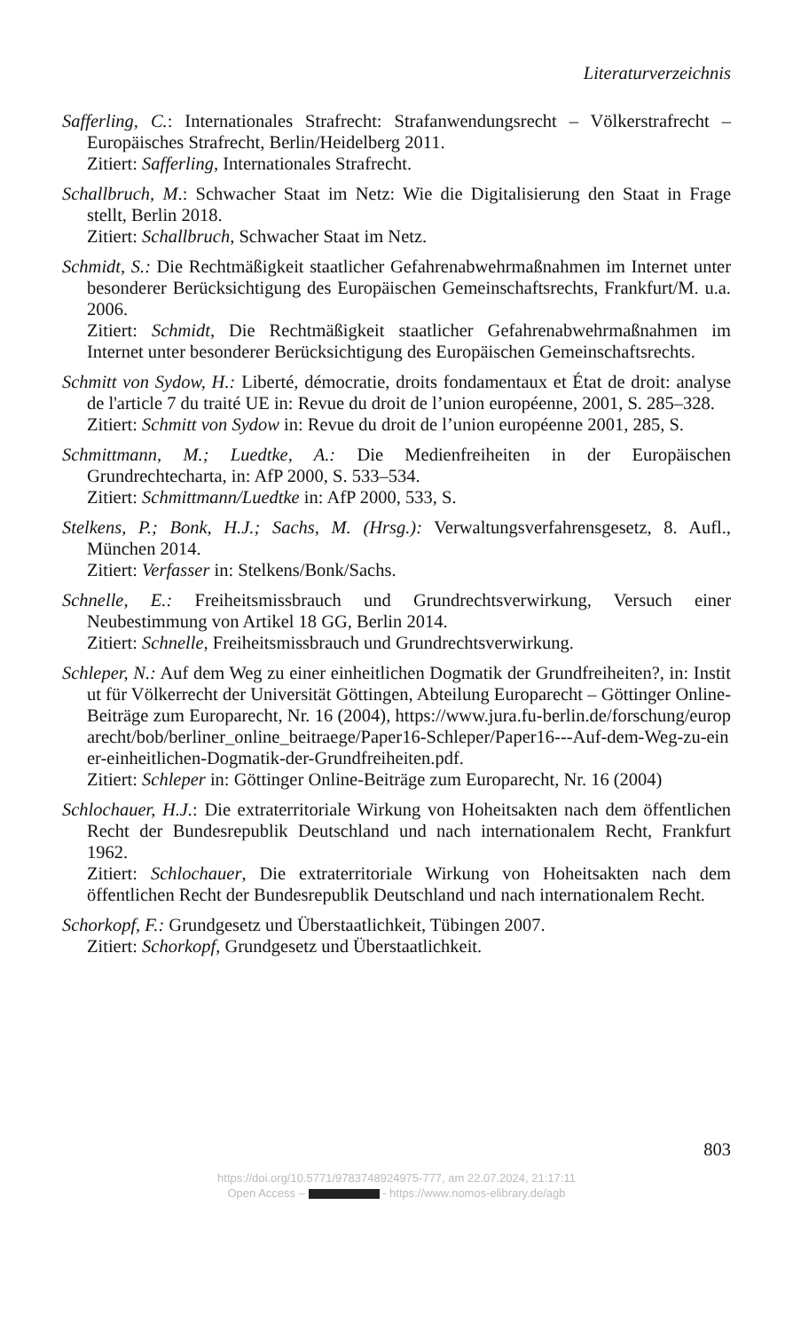Literaturverzeichnis
Safferling, C.: Internationales Strafrecht: Strafanwendungsrecht – Völkerstrafrecht – Europäisches Strafrecht, Berlin/Heidelberg 2011.
Zitiert: Safferling, Internationales Strafrecht.
Schallbruch, M.: Schwacher Staat im Netz: Wie die Digitalisierung den Staat in Frage stellt, Berlin 2018.
Zitiert: Schallbruch, Schwacher Staat im Netz.
Schmidt, S.: Die Rechtmäßigkeit staatlicher Gefahrenabwehrmaßnahmen im Internet unter besonderer Berücksichtigung des Europäischen Gemeinschaftsrechts, Frankfurt/M. u.a. 2006.
Zitiert: Schmidt, Die Rechtmäßigkeit staatlicher Gefahrenabwehrmaßnahmen im Internet unter besonderer Berücksichtigung des Europäischen Gemeinschaftsrechts.
Schmitt von Sydow, H.: Liberté, démocratie, droits fondamentaux et État de droit: analyse de l'article 7 du traité UE in: Revue du droit de l’union européenne, 2001, S. 285–328.
Zitiert: Schmitt von Sydow in: Revue du droit de l’union européenne 2001, 285, S.
Schmittmann, M.; Luedtke, A.: Die Medienfreiheiten in der Europäischen Grundrechtecharta, in: AfP 2000, S. 533–534.
Zitiert: Schmittmann/Luedtke in: AfP 2000, 533, S.
Stelkens, P.; Bonk, H.J.; Sachs, M. (Hrsg.): Verwaltungsverfahrensgesetz, 8. Aufl., München 2014.
Zitiert: Verfasser in: Stelkens/Bonk/Sachs.
Schnelle, E.: Freiheitsmissbrauch und Grundrechtsverwirkung, Versuch einer Neubestimmung von Artikel 18 GG, Berlin 2014.
Zitiert: Schnelle, Freiheitsmissbrauch und Grundrechtsverwirkung.
Schleper, N.: Auf dem Weg zu einer einheitlichen Dogmatik der Grundfreiheiten?, in: Institut für Völkerrecht der Universität Göttingen, Abteilung Europarecht – Göttinger Online-Beiträge zum Europarecht, Nr. 16 (2004), https://www.jura.fu-berlin.de/forschung/europarecht/bob/berliner_online_beitraege/Paper16-Schleper/Paper16---Auf-dem-Weg-zu-einer-einheitlichen-Dogmatik-der-Grundfreiheiten.pdf.
Zitiert: Schleper in: Göttinger Online-Beiträge zum Europarecht, Nr. 16 (2004)
Schlochauer, H.J.: Die extraterritoriale Wirkung von Hoheitsakten nach dem öffentlichen Recht der Bundesrepublik Deutschland und nach internationalem Recht, Frankfurt 1962.
Zitiert: Schlochauer, Die extraterritoriale Wirkung von Hoheitsakten nach dem öffentlichen Recht der Bundesrepublik Deutschland und nach internationalem Recht.
Schorkopf, F.: Grundgesetz und Überstaatlichkeit, Tübingen 2007.
Zitiert: Schorkopf, Grundgesetz und Überstaatlichkeit.
803
https://doi.org/10.5771/9783748924975-777, am 22.07.2024, 21:17:11
Open Access – - https://www.nomos-elibrary.de/agb